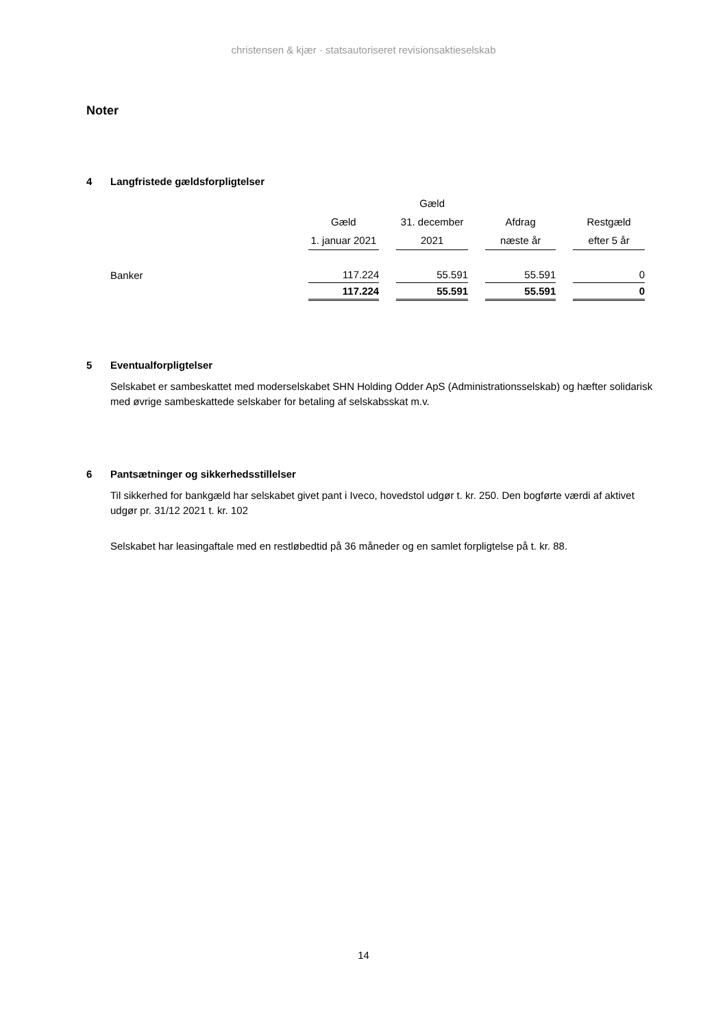christensen & kjær · statsautoriseret revisionsaktieselskab
Noter
4 Langfristede gældsforpligtelser
| | | Gæld | | |
| --- | --- | --- | --- | --- |
| | Gæld | 31. december | Afdrag | Restgæld |
| | 1. januar 2021 | 2021 | næste år | efter 5 år |
| Banker | 117.224 | 55.591 | 55.591 | 0 |
| | 117.224 | 55.591 | 55.591 | 0 |
5 Eventualforpligtelser
Selskabet er sambeskattet med moderselskabet SHN Holding Odder ApS (Administrationsselskab) og hæfter solidarisk med øvrige sambeskattede selskaber for betaling af selskabsskat m.v.
6 Pantsætninger og sikkerhedsstillelser
Til sikkerhed for bankgæld har selskabet givet pant i Iveco, hovedstol udgør t. kr. 250. Den bogførte værdi af aktivet udgør pr. 31/12 2021 t. kr. 102
Selskabet har leasingaftale med en restløbedtid på 36 måneder og en samlet forpligtelse på t. kr. 88.
14